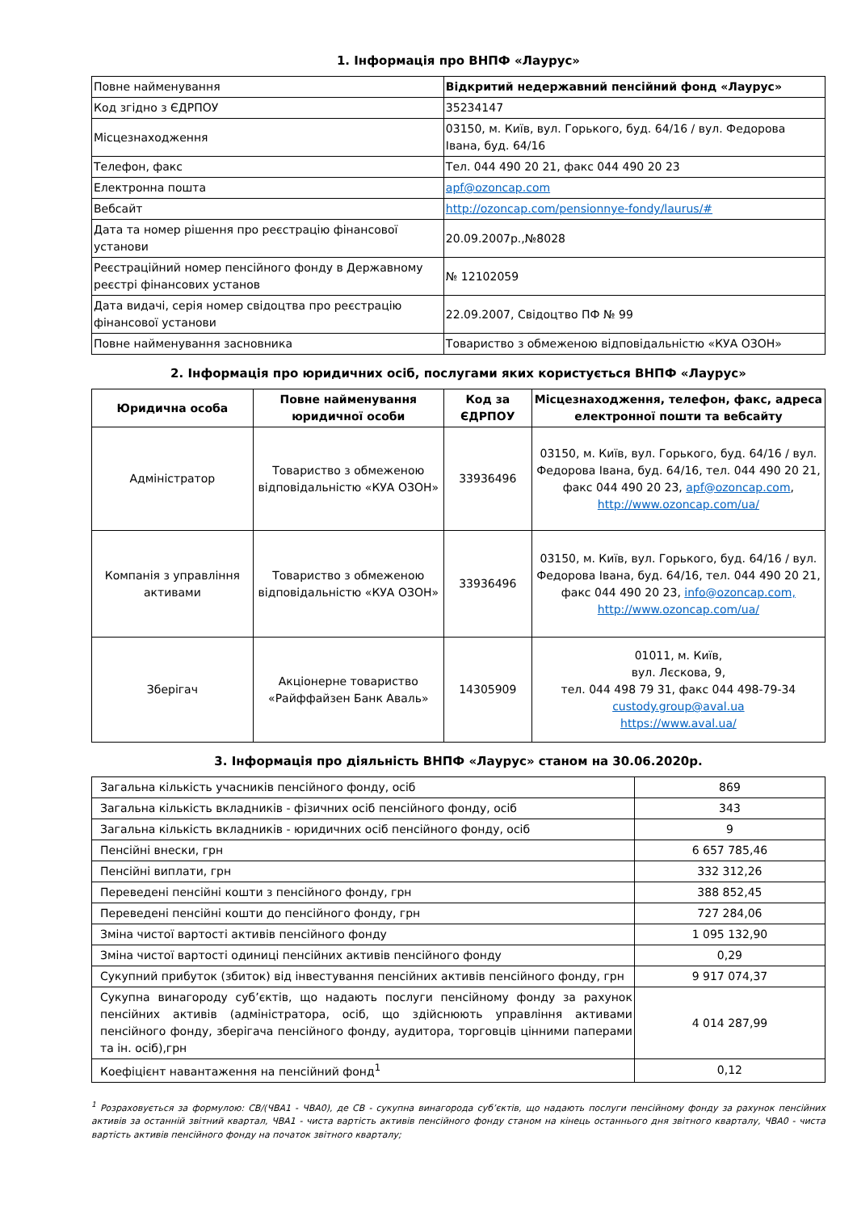1. Інформація про ВНПФ «Лаурус»
| Повне найменування | Відкритий недержавний пенсійний фонд «Лаурус» |
| Код згідно з ЄДРПОУ | 35234147 |
| Місцезнаходження | 03150, м. Київ, вул. Горького, буд. 64/16 / вул. Федорова Івана, буд. 64/16 |
| Телефон, факс | Тел. 044 490 20 21, факс 044 490 20 23 |
| Електронна пошта | apf@ozoncap.com |
| Вебсайт | http://ozoncap.com/pensionnye-fondy/laurus/# |
| Дата та номер рішення про реєстрацію фінансової установи | 20.09.2007р.,№8028 |
| Реєстраційний номер пенсійного фонду в Державному реєстрі фінансових установ | № 12102059 |
| Дата видачі, серія номер свідоцтва про реєстрацію фінансової установи | 22.09.2007, Свідоцтво ПФ № 99 |
| Повне найменування засновника | Товариство з обмеженою відповідальністю «КУА ОЗОН» |
2. Інформація про юридичних осіб, послугами яких користується ВНПФ «Лаурус»
| Юридична особа | Повне найменування юридичної особи | Код за ЄДРПОУ | Місцезнаходження, телефон, факс, адреса електронної пошти та вебсайту |
| --- | --- | --- | --- |
| Адміністратор | Товариство з обмеженою відповідальністю «КУА ОЗОН» | 33936496 | 03150, м. Київ, вул. Горького, буд. 64/16 / вул. Федорова Івана, буд. 64/16, тел. 044 490 20 21, факс 044 490 20 23, apf@ozoncap.com , http://www.ozoncap.com/ua/ |
| Компанія з управління активами | Товариство з обмеженою відповідальністю «КУА ОЗОН» | 33936496 | 03150, м. Київ, вул. Горького, буд. 64/16 / вул. Федорова Івана, буд. 64/16, тел. 044 490 20 21, факс 044 490 20 23, info@ozoncap.com, http://www.ozoncap.com/ua/ |
| Зберігач | Акціонерне товариство «Райффайзен Банк Аваль» | 14305909 | 01011, м. Київ, вул. Лєскова, 9, тел. 044 498 79 31, факс 044 498-79-34 custody.group@aval.ua https://www.aval.ua/ |
3. Інформація про діяльність ВНПФ «Лаурус» станом на 30.06.2020р.
| Загальна кількість учасників пенсійного фонду, осіб | 869 |
| Загальна кількість вкладників - фізичних осіб пенсійного фонду, осіб | 343 |
| Загальна кількість вкладників - юридичних осіб пенсійного фонду, осіб | 9 |
| Пенсійні внески, грн | 6 657 785,46 |
| Пенсійні виплати, грн | 332 312,26 |
| Переведені пенсійні кошти з пенсійного фонду, грн | 388 852,45 |
| Переведені пенсійні кошти до пенсійного фонду, грн | 727 284,06 |
| Зміна чистої вартості активів пенсійного фонду | 1 095 132,90 |
| Зміна чистої вартості одиниці пенсійних активів пенсійного фонду | 0,29 |
| Сукупний прибуток (збиток) від інвестування пенсійних активів пенсійного фонду, грн | 9 917 074,37 |
| Сукупна винагороду суб’єктів, що надають послуги пенсійному фонду за рахунок пенсійних активів (адміністратора, осіб, що здійснюють управління активами пенсійного фонду, зберігача пенсійного фонду, аудитора, торговців цінними паперами та ін. осіб),грн | 4 014 287,99 |
| Коефіцієнт навантаження на пенсійний фонд<sup>1</sup> | 0,12 |
<sup>1</sup> Розраховується за формулою: СВ/(ЧВА1 - ЧВА0), де СВ - сукупна винагорода суб’єктів, що надають послуги пенсійному фонду за рахунок пенсійних активів за останній звітний квартал, ЧВА1 - чиста вартість активів пенсійного фонду станом на кінець останнього дня звітного кварталу, ЧВА0 - чиста вартість активів пенсійного фонду на початок звітного кварталу;